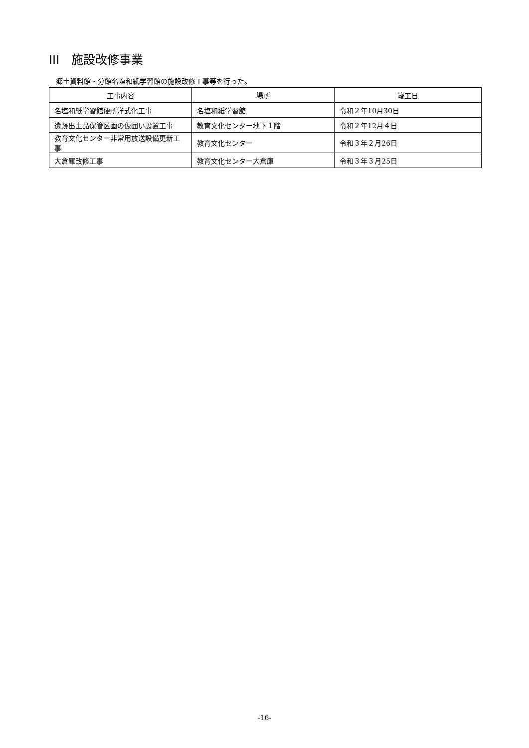III　施設改修事業
郷土資料館・分館名塩和紙学習館の施設改修工事等を行った。
| 工事内容 | 場所 | 竣工日 |
| --- | --- | --- |
| 名塩和紙学習館便所洋式化工事 | 名塩和紙学習館 | 令和２年10月30日 |
| 遺跡出土品保管区画の仮囲い設置工事 | 教育文化センター地下１階 | 令和２年12月４日 |
| 教育文化センター非常用放送設備更新工事 | 教育文化センター | 令和３年２月26日 |
| 大倉庫改修工事 | 教育文化センター大倉庫 | 令和３年３月25日 |
-16-